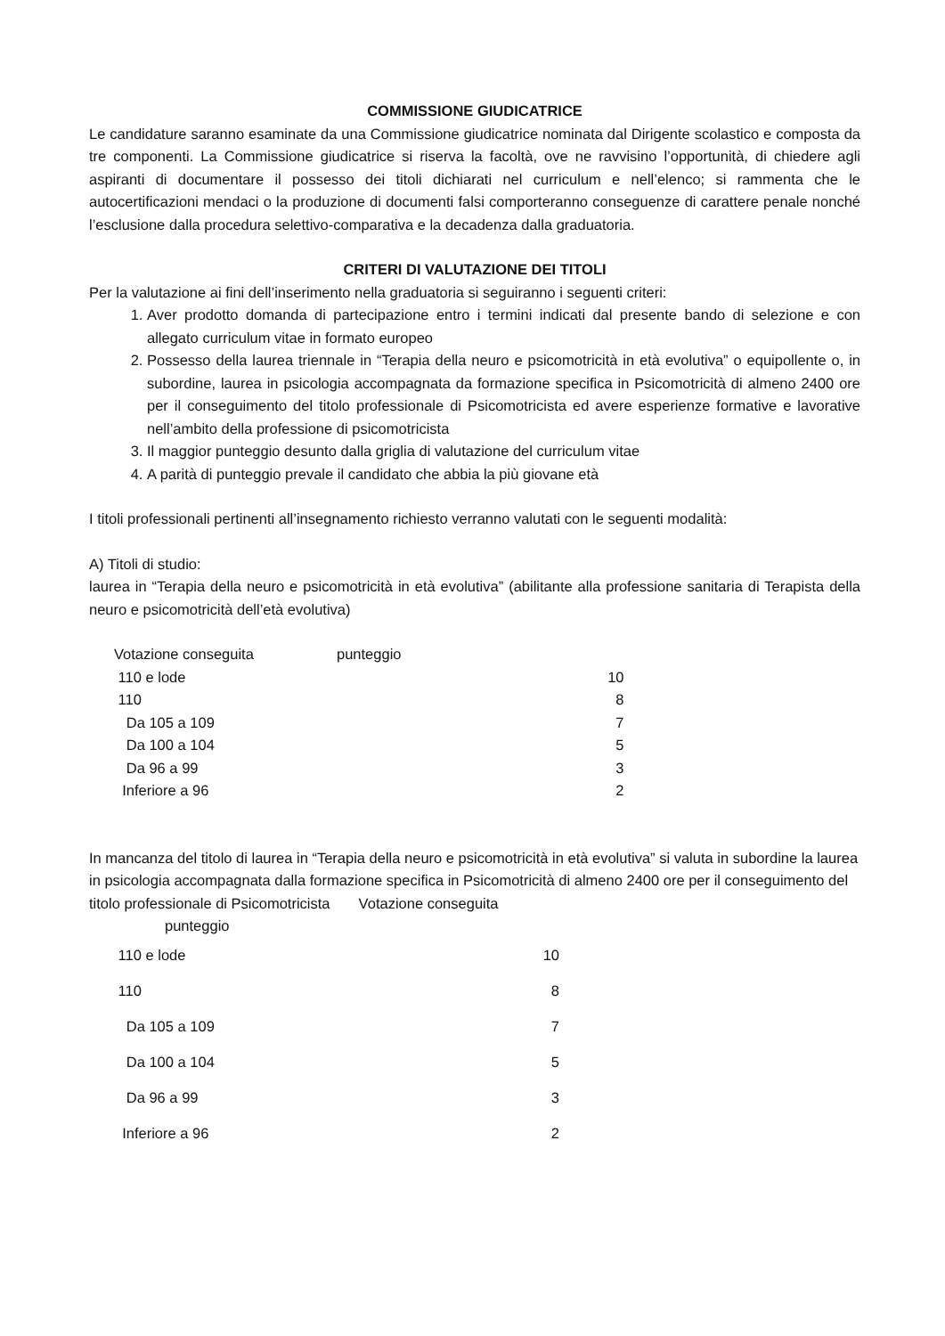COMMISSIONE GIUDICATRICE
Le candidature saranno esaminate da una Commissione giudicatrice nominata dal Dirigente scolastico e composta da tre componenti. La Commissione giudicatrice si riserva la facoltà, ove ne ravvisino l’opportunità, di chiedere agli aspiranti di documentare il possesso dei titoli dichiarati nel curriculum e nell’elenco; si rammenta che le autocertificazioni mendaci o la produzione di documenti falsi comporteranno conseguenze di carattere penale nonché l’esclusione dalla procedura selettivo-comparativa e la decadenza dalla graduatoria.
CRITERI DI VALUTAZIONE DEI TITOLI
Per la valutazione ai fini dell’inserimento nella graduatoria si seguiranno i seguenti criteri:
1. Aver prodotto domanda di partecipazione entro i termini indicati dal presente bando di selezione e con allegato curriculum vitae in formato europeo
2. Possesso della laurea triennale in “Terapia della neuro e psicomotricità in età evolutiva” o equipollente o, in subordine, laurea in psicologia accompagnata da formazione specifica in Psicomotricità di almeno 2400 ore per il conseguimento del titolo professionale di Psicomotricista ed avere esperienze formative e lavorative nell’ambito della professione di psicomotricista
3. Il maggior punteggio desunto dalla griglia di valutazione del curriculum vitae
4. A parità di punteggio prevale il candidato che abbia la più giovane età
I titoli professionali pertinenti all’insegnamento richiesto verranno valutati con le seguenti modalità:
A) Titoli di studio:
laurea in “Terapia della neuro e psicomotricità in età evolutiva” (abilitante alla professione sanitaria di Terapista della neuro e psicomotricità dell’età evolutiva)
| Votazione conseguita | punteggio | |
| 110 e lode | | 10 |
| 110 | | 8 |
| Da 105 a 109 | | 7 |
| Da 100 a 104 | | 5 |
| Da 96 a 99 | | 3 |
| Inferiore a 96 | | 2 |
In mancanza del titolo di laurea in “Terapia della neuro e psicomotricità in età evolutiva” si valuta in subordine la laurea in psicologia accompagnata dalla formazione specifica in Psicomotricità di almeno 2400 ore per il conseguimento del titolo professionale di Psicomotricista Votazione conseguita
punteggio
| 110 e lode | | 10 |
| 110 | | 8 |
| Da 105 a 109 | | 7 |
| Da 100 a 104 | | 5 |
| Da 96 a 99 | | 3 |
| Inferiore a 96 | | 2 |